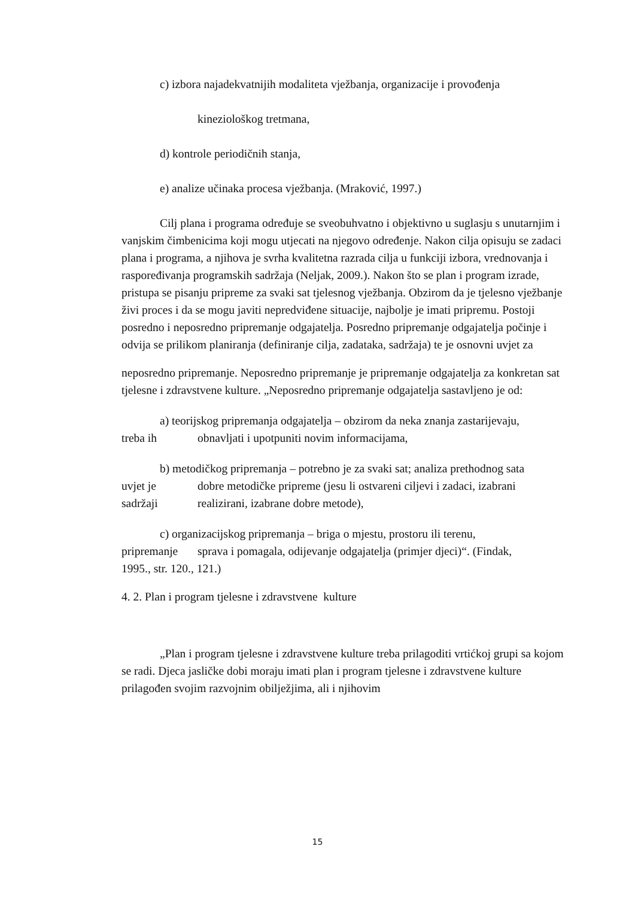c) izbora najadekvatnijih modaliteta vježbanja, organizacije i provođenja
kineziološkog tretmana,
d) kontrole periodičnih stanja,
e) analize učinaka procesa vježbanja. (Mraković, 1997.)
Cilj plana i programa određuje se sveobuhvatno i objektivno u suglasju s unutarnjim i vanjskim čimbenicima koji mogu utjecati na njegovo određenje. Nakon cilja opisuju se zadaci plana i programa, a njihova je svrha kvalitetna razrada cilja u funkciji izbora, vrednovanja i raspoređivanja programskih sadržaja (Neljak, 2009.). Nakon što se plan i program izrade, pristupa se pisanju pripreme za svaki sat tjelesnog vježbanja. Obzirom da je tjelesno vježbanje živi proces i da se mogu javiti nepredviđene situacije, najbolje je imati pripremu. Postoji posredno i neposredno pripremanje odgajatelja. Posredno pripremanje odgajatelja počinje i odvija se prilikom planiranja (definiranje cilja, zadataka, sadržaja) te je osnovni uvjet za
neposredno pripremanje. Neposredno pripremanje je pripremanje odgajatelja za konkretan sat tjelesne i zdravstvene kulture. „Neposredno pripremanje odgajatelja sastavljeno je od:
a) teorijskog pripremanja odgajatelja – obzirom da neka znanja zastarijevaju,
treba ih obnavljati i upotpuniti novim informacijama,
b) metodičkog pripremanja – potrebno je za svaki sat; analiza prethodnog sata
uvjet je dobre metodičke pripreme (jesu li ostvareni ciljevi i zadaci, izabrani
sadržaji realizirani, izabrane dobre metode),
c) organizacijskog pripremanja – briga o mjestu, prostoru ili terenu,
pripremanje sprava i pomagala, odijevanje odgajatelja (primjer djeci)“. (Findak,
1995., str. 120., 121.)
4. 2. Plan i program tjelesne i zdravstvene kulture
„Plan i program tjelesne i zdravstvene kulture treba prilagoditi vrtićkoj grupi sa kojom se radi. Djeca jasličke dobi moraju imati plan i program tjelesne i zdravstvene kulture prilagođen svojim razvojnim obilježjima, ali i njihovim
15